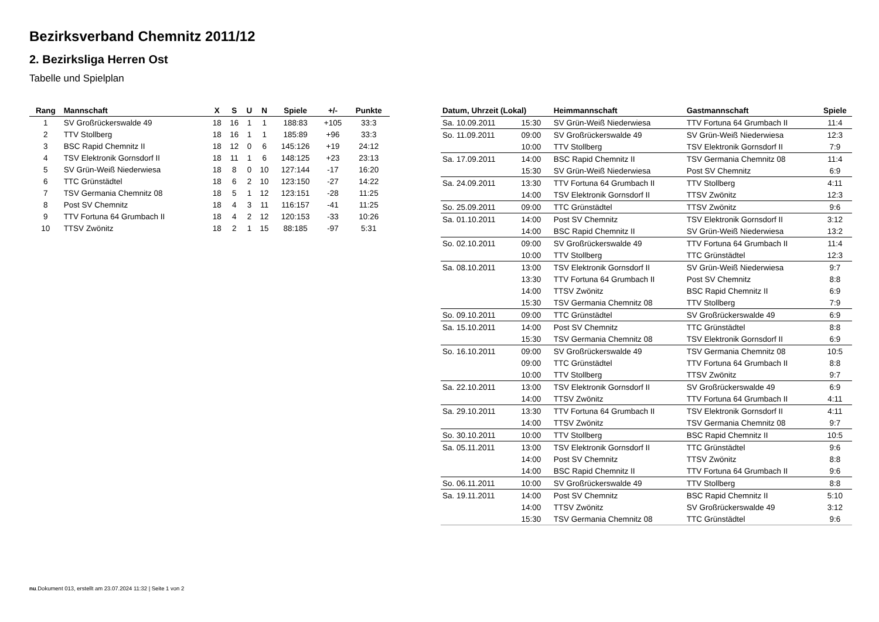Bezirksverband Chemnitz 2011/12
2. Bezirksliga Herren Ost
Tabelle und Spielplan
| Rang | Mannschaft | X | S | U | N | Spiele | +/- | Punkte |
| --- | --- | --- | --- | --- | --- | --- | --- | --- |
| 1 | SV Großrückerswalde 49 | 18 | 16 | 1 | 1 | 188:83 | +105 | 33:3 |
| 2 | TTV Stollberg | 18 | 16 | 1 | 1 | 185:89 | +96 | 33:3 |
| 3 | BSC Rapid Chemnitz II | 18 | 12 | 0 | 6 | 145:126 | +19 | 24:12 |
| 4 | TSV Elektronik Gornsdorf II | 18 | 11 | 1 | 6 | 148:125 | +23 | 23:13 |
| 5 | SV Grün-Weiß Niederwiesa | 18 | 8 | 0 | 10 | 127:144 | -17 | 16:20 |
| 6 | TTC Grünstädtel | 18 | 6 | 2 | 10 | 123:150 | -27 | 14:22 |
| 7 | TSV Germania Chemnitz 08 | 18 | 5 | 1 | 12 | 123:151 | -28 | 11:25 |
| 8 | Post SV Chemnitz | 18 | 4 | 3 | 11 | 116:157 | -41 | 11:25 |
| 9 | TTV Fortuna 64 Grumbach II | 18 | 4 | 2 | 12 | 120:153 | -33 | 10:26 |
| 10 | TTSV Zwönitz | 18 | 2 | 1 | 15 | 88:185 | -97 | 5:31 |
| Datum, Uhrzeit (Lokal) | | Heimmannschaft | Gastmannschaft | Spiele |
| --- | --- | --- | --- | --- |
| Sa. 10.09.2011 | 15:30 | SV Grün-Weiß Niederwiesa | TTV Fortuna 64 Grumbach II | 11:4 |
| So. 11.09.2011 | 09:00 | SV Großrückerswalde 49 | SV Grün-Weiß Niederwiesa | 12:3 |
| | 10:00 | TTV Stollberg | TSV Elektronik Gornsdorf II | 7:9 |
| Sa. 17.09.2011 | 14:00 | BSC Rapid Chemnitz II | TSV Germania Chemnitz 08 | 11:4 |
| | 15:30 | SV Grün-Weiß Niederwiesa | Post SV Chemnitz | 6:9 |
| Sa. 24.09.2011 | 13:30 | TTV Fortuna 64 Grumbach II | TTV Stollberg | 4:11 |
| | 14:00 | TSV Elektronik Gornsdorf II | TTSV Zwönitz | 12:3 |
| So. 25.09.2011 | 09:00 | TTC Grünstädtel | TTSV Zwönitz | 9:6 |
| Sa. 01.10.2011 | 14:00 | Post SV Chemnitz | TSV Elektronik Gornsdorf II | 3:12 |
| | 14:00 | BSC Rapid Chemnitz II | SV Grün-Weiß Niederwiesa | 13:2 |
| So. 02.10.2011 | 09:00 | SV Großrückerswalde 49 | TTV Fortuna 64 Grumbach II | 11:4 |
| | 10:00 | TTV Stollberg | TTC Grünstädtel | 12:3 |
| Sa. 08.10.2011 | 13:00 | TSV Elektronik Gornsdorf II | SV Grün-Weiß Niederwiesa | 9:7 |
| | 13:30 | TTV Fortuna 64 Grumbach II | Post SV Chemnitz | 8:8 |
| | 14:00 | TTSV Zwönitz | BSC Rapid Chemnitz II | 6:9 |
| | 15:30 | TSV Germania Chemnitz 08 | TTV Stollberg | 7:9 |
| So. 09.10.2011 | 09:00 | TTC Grünstädtel | SV Großrückerswalde 49 | 6:9 |
| Sa. 15.10.2011 | 14:00 | Post SV Chemnitz | TTC Grünstädtel | 8:8 |
| | 15:30 | TSV Germania Chemnitz 08 | TSV Elektronik Gornsdorf II | 6:9 |
| So. 16.10.2011 | 09:00 | SV Großrückerswalde 49 | TSV Germania Chemnitz 08 | 10:5 |
| | 09:00 | TTC Grünstädtel | TTV Fortuna 64 Grumbach II | 8:8 |
| | 10:00 | TTV Stollberg | TTSV Zwönitz | 9:7 |
| Sa. 22.10.2011 | 13:00 | TSV Elektronik Gornsdorf II | SV Großrückerswalde 49 | 6:9 |
| | 14:00 | TTSV Zwönitz | TTV Fortuna 64 Grumbach II | 4:11 |
| Sa. 29.10.2011 | 13:30 | TTV Fortuna 64 Grumbach II | TSV Elektronik Gornsdorf II | 4:11 |
| | 14:00 | TTSV Zwönitz | TSV Germania Chemnitz 08 | 9:7 |
| So. 30.10.2011 | 10:00 | TTV Stollberg | BSC Rapid Chemnitz II | 10:5 |
| Sa. 05.11.2011 | 13:00 | TSV Elektronik Gornsdorf II | TTC Grünstädtel | 9:6 |
| | 14:00 | Post SV Chemnitz | TTSV Zwönitz | 8:8 |
| | 14:00 | BSC Rapid Chemnitz II | TTV Fortuna 64 Grumbach II | 9:6 |
| So. 06.11.2011 | 10:00 | SV Großrückerswalde 49 | TTV Stollberg | 8:8 |
| Sa. 19.11.2011 | 14:00 | Post SV Chemnitz | BSC Rapid Chemnitz II | 5:10 |
| | 14:00 | TTSV Zwönitz | SV Großrückerswalde 49 | 3:12 |
| | 15:30 | TSV Germania Chemnitz 08 | TTC Grünstädtel | 9:6 |
nu.Dokument 013, erstellt am 23.07.2024 11:32 | Seite 1 von 2